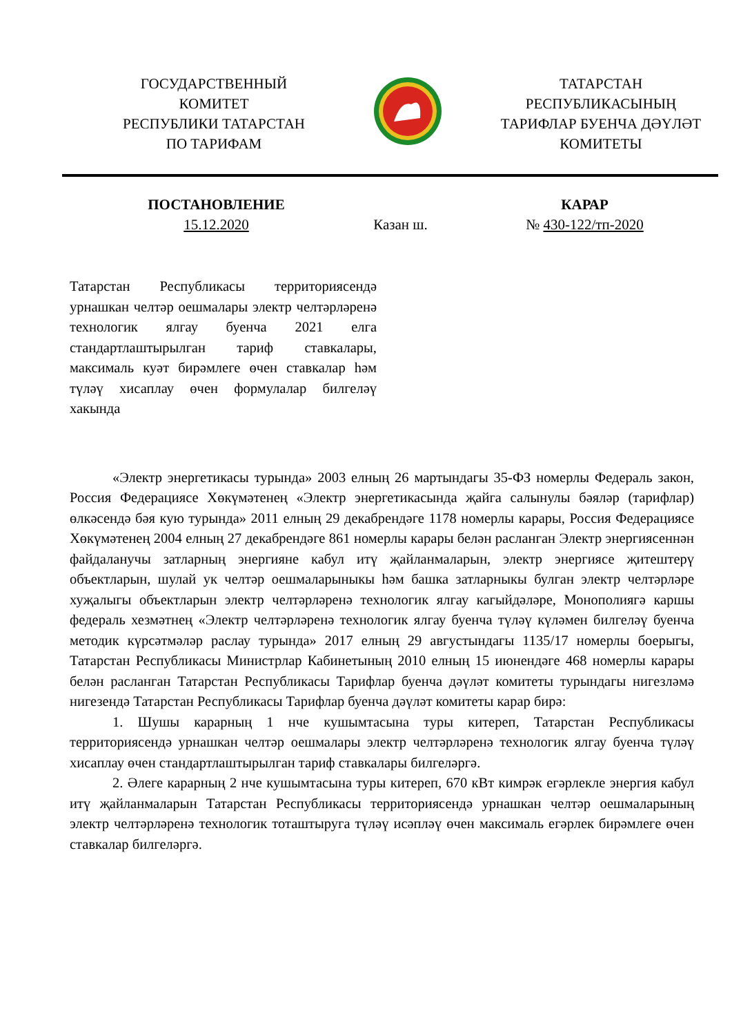ГОСУДАРСТВЕННЫЙ
КОМИТЕТ
РЕСПУБЛИКИ ТАТАРСТАН
ПО ТАРИФАМ
ТАТАРСТАН
РЕСПУБЛИКАСЫНЫҢ
ТАРИФЛАР БУЕНЧА ДӘҮЛӘТ
КОМИТЕТЫ
ПОСТАНОВЛЕНИЕ
15.12.2020
Казан ш. КАРАР
№ 430-122/тп-2020
Татарстан Республикасы территориясендә урнашкан челтәр оешмалары электр челтәрләренә технологик ялгау буенча 2021 елга стандартлаштырылган тариф ставкалары, максималь куәт бирәмлеге өчен ставкалар һәм түләү хисаплау өчен формулалар билгеләү хакында
«Электр энергетикасы турында» 2003 елның 26 мартындагы 35-ФЗ номерлы Федераль закон, Россия Федерациясе Хөкүмәтенең «Электр энергетикасында җайга салынулы бәяләр (тарифлар) өлкәсендә бәя кую турында» 2011 елның 29 декабрендәге 1178 номерлы карары, Россия Федерациясе Хөкүмәтенең 2004 елның 27 декабрендәге 861 номерлы карары белән расланган Электр энергиясеннән файдаланучы затларның энергияне кабул итү җайланмаларын, электр энергиясе җитештерү объектларын, шулай ук челтәр оешмаларыныкы һәм башка затларныкы булган электр челтәрләре хуҗалыгы объектларын электр челтәрләренә технологик ялгау кагыйдәләре, Монополиягә каршы федераль хезмәтнең «Электр челтәрләренә технологик ялгау буенча түләү күләмен билгеләү буенча методик күрсәтмәләр раслау турында» 2017 елның 29 августындагы 1135/17 номерлы боерыгы, Татарстан Республикасы Министрлар Кабинетының 2010 елның 15 июнендәге 468 номерлы карары белән расланган Татарстан Республикасы Тарифлар буенча дәүләт комитеты турындагы нигезләмә нигезендә Татарстан Республикасы Тарифлар буенча дәүләт комитеты карар бирә:
1. Шушы карарның 1 нче кушымтасына туры китереп, Татарстан Республикасы территориясендә урнашкан челтәр оешмалары электр челтәрләренә технологик ялгау буенча түләү хисаплау өчен стандартлаштырылган тариф ставкалары билгеләргә.
2. Әлеге карарның 2 нче кушымтасына туры китереп, 670 кВт кимрәк егәрлекле энергия кабул итү җайланмаларын Татарстан Республикасы территориясендә урнашкан челтәр оешмаларының электр челтәрләренә технологик тоташтыруга түләү исәпләү өчен максималь егәрлек бирәмлеге өчен ставкалар билгеләргә.